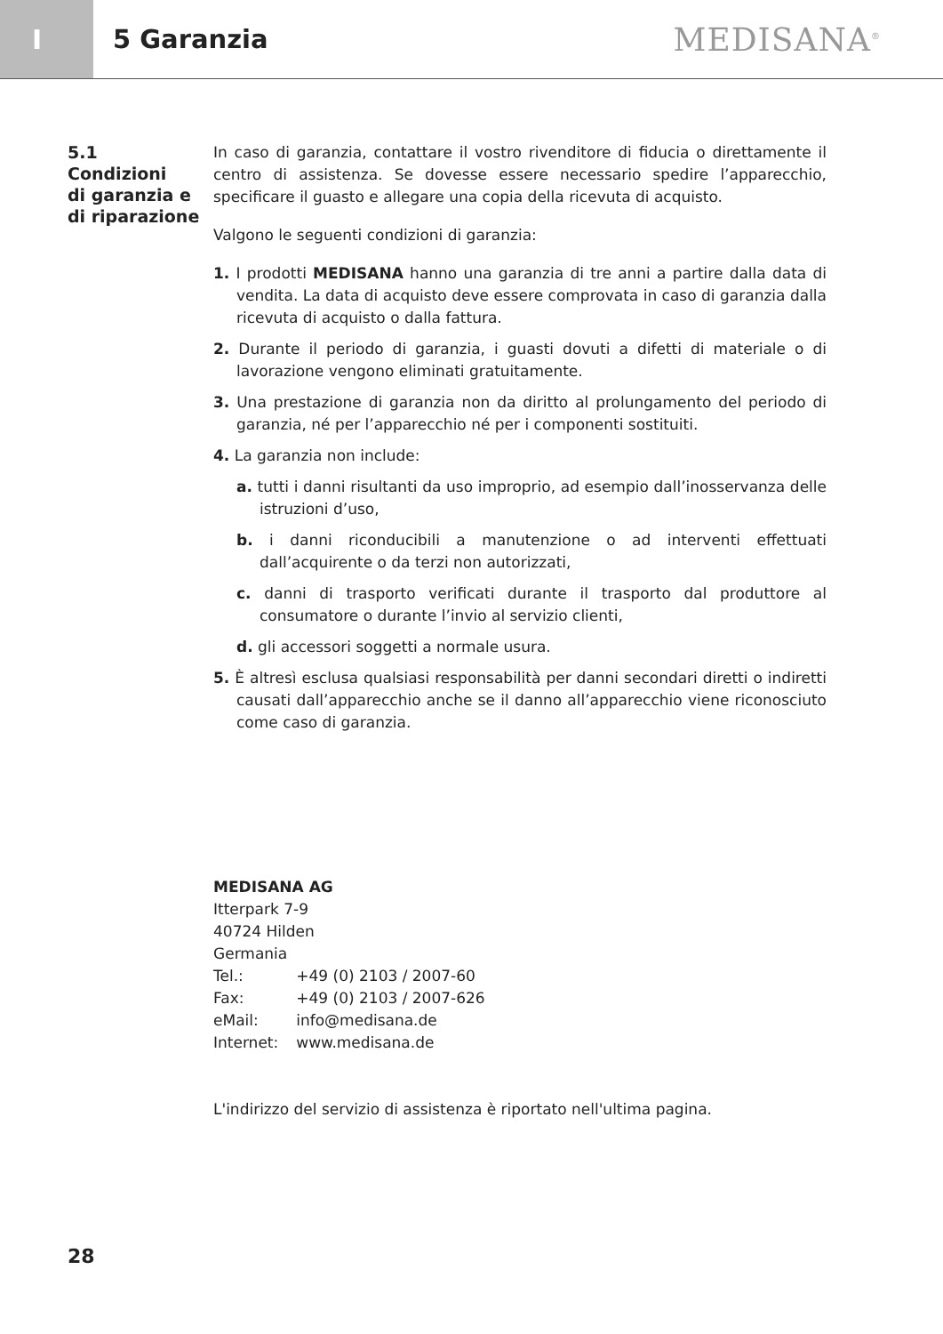I
5 Garanzia
MEDISANA<sup>®</sup>
5.1
Condizioni
di garanzia e
di riparazione
In caso di garanzia, contattare il vostro rivenditore di fiducia o direttamente il centro di assistenza. Se dovesse essere necessario spedire l’apparecchio, specificare il guasto e allegare una copia della ricevuta di acquisto.
Valgono le seguenti condizioni di garanzia:
1. I prodotti MEDISANA hanno una garanzia di tre anni a partire dalla data di vendita. La data di acquisto deve essere comprovata in caso di garanzia dalla ricevuta di acquisto o dalla fattura.
2. Durante il periodo di garanzia, i guasti dovuti a difetti di materiale o di lavorazione vengono eliminati gratuitamente.
3. Una prestazione di garanzia non da diritto al prolungamento del periodo di garanzia, né per l’apparecchio né per i componenti sostituiti.
4. La garanzia non include:
a. tutti i danni risultanti da uso improprio, ad esempio dall’inosservanza delle istruzioni d’uso,
b. i danni riconducibili a manutenzione o ad interventi effettuati dall’acquirente o da terzi non autorizzati,
c. danni di trasporto verificati durante il trasporto dal produttore al consumatore o durante l’invio al servizio clienti,
d. gli accessori soggetti a normale usura.
5. È altresì esclusa qualsiasi responsabilità per danni secondari diretti o indiretti causati dall’apparecchio anche se il danno all’apparecchio viene riconosciuto come caso di garanzia.
MEDISANA AG
Itterpark 7-9
40724 Hilden
Germania
| Tel.: | +49 (0) 2103 / 2007-60 |
| Fax: | +49 (0) 2103 / 2007-626 |
| eMail: | info@medisana.de |
| Internet: | www.medisana.de |
L'indirizzo del servizio di assistenza è riportato nell'ultima pagina.
28